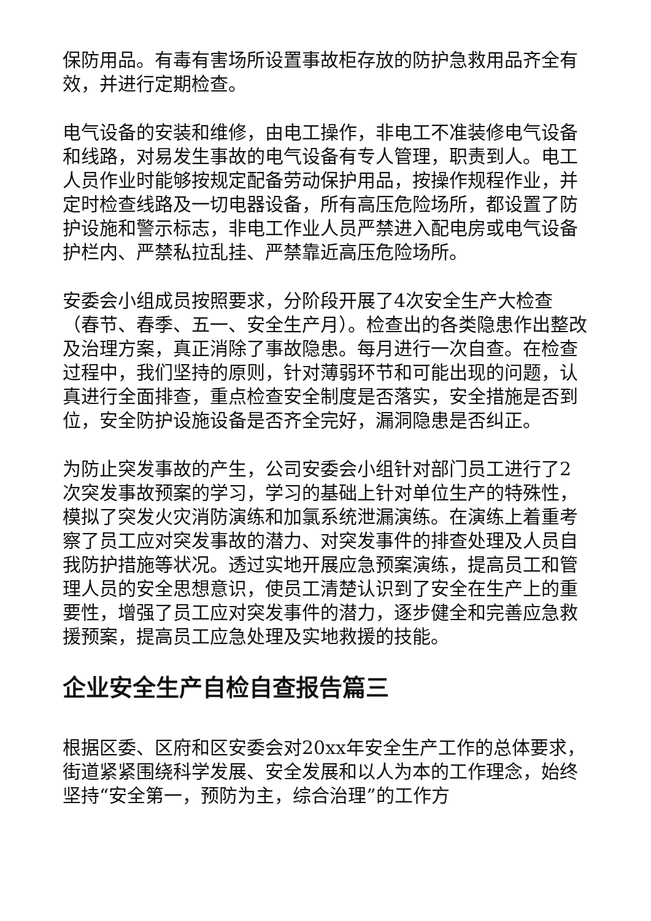保防用品。有毒有害场所设置事故柜存放的防护急救用品齐全有效，并进行定期检查。
电气设备的安装和维修，由电工操作，非电工不准装修电气设备和线路，对易发生事故的电气设备有专人管理，职责到人。电工人员作业时能够按规定配备劳动保护用品，按操作规程作业，并定时检查线路及一切电器设备，所有高压危险场所，都设置了防护设施和警示标志，非电工作业人员严禁进入配电房或电气设备护栏内、严禁私拉乱挂、严禁靠近高压危险场所。
安委会小组成员按照要求，分阶段开展了4次安全生产大检查（春节、春季、五一、安全生产月）。检查出的各类隐患作出整改及治理方案，真正消除了事故隐患。每月进行一次自查。在检查过程中，我们坚持的原则，针对薄弱环节和可能出现的问题，认真进行全面排查，重点检查安全制度是否落实，安全措施是否到位，安全防护设施设备是否齐全完好，漏洞隐患是否纠正。
为防止突发事故的产生，公司安委会小组针对部门员工进行了2次突发事故预案的学习，学习的基础上针对单位生产的特殊性，模拟了突发火灾消防演练和加氯系统泄漏演练。在演练上着重考察了员工应对突发事故的潜力、对突发事件的排查处理及人员自我防护措施等状况。透过实地开展应急预案演练，提高员工和管理人员的安全思想意识，使员工清楚认识到了安全在生产上的重要性，增强了员工应对突发事件的潜力，逐步健全和完善应急救援预案，提高员工应急处理及实地救援的技能。
企业安全生产自检自查报告篇三
根据区委、区府和区安委会对20xx年安全生产工作的总体要求，街道紧紧围绕科学发展、安全发展和以人为本的工作理念，始终坚持“安全第一，预防为主，综合治理”的工作方